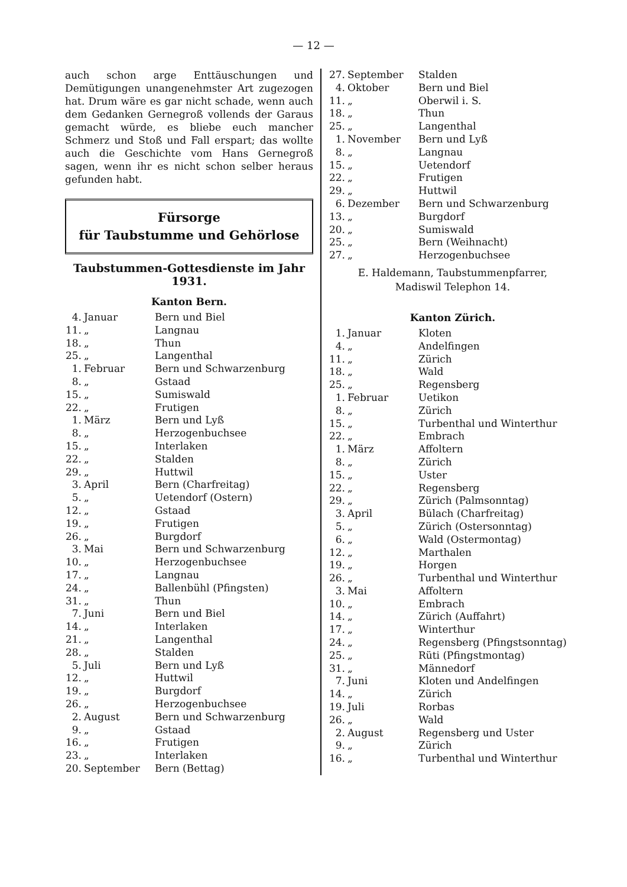— 12 —
auch schon arge Enttäuschungen und Demütigungen unangenehmster Art zugezogen hat. Drum wäre es gar nicht schade, wenn auch dem Gedanken Gernegroß vollends der Garaus gemacht würde, es bliebe euch mancher Schmerz und Stoß und Fall erspart; das wollte auch die Geschichte vom Hans Gernegroß sagen, wenn ihr es nicht schon selber heraus gefunden habt.
Fürsorge
für Taubstumme und Gehörlose
Taubstummen-Gottesdienste im Jahr 1931.
Kanton Bern.
| 4. | Januar | Bern und Biel |
| 11. | „ | Langnau |
| 18. | „ | Thun |
| 25. | „ | Langenthal |
| 1. | Februar | Bern und Schwarzenburg |
| 8. | „ | Gstaad |
| 15. | „ | Sumiswald |
| 22. | „ | Frutigen |
| 1. | März | Bern und Lyß |
| 8. | „ | Herzogenbuchsee |
| 15. | „ | Interlaken |
| 22. | „ | Stalden |
| 29. | „ | Huttwil |
| 3. | April | Bern (Charfreitag) |
| 5. | „ | Uetendorf (Ostern) |
| 12. | „ | Gstaad |
| 19. | „ | Frutigen |
| 26. | „ | Burgdorf |
| 3. | Mai | Bern und Schwarzenburg |
| 10. | „ | Herzogenbuchsee |
| 17. | „ | Langnau |
| 24. | „ | Ballenbühl (Pfingsten) |
| 31. | „ | Thun |
| 7. | Juni | Bern und Biel |
| 14. | „ | Interlaken |
| 21. | „ | Langenthal |
| 28. | „ | Stalden |
| 5. | Juli | Bern und Lyß |
| 12. | „ | Huttwil |
| 19. | „ | Burgdorf |
| 26. | „ | Herzogenbuchsee |
| 2. | August | Bern und Schwarzenburg |
| 9. | „ | Gstaad |
| 16. | „ | Frutigen |
| 23. | „ | Interlaken |
| 20. | September | Bern (Bettag) |
| 27. | September | Stalden |
| 4. | Oktober | Bern und Biel |
| 11. | „ | Oberwil i. S. |
| 18. | „ | Thun |
| 25. | „ | Langenthal |
| 1. | November | Bern und Lyß |
| 8. | „ | Langnau |
| 15. | „ | Uetendorf |
| 22. | „ | Frutigen |
| 29. | „ | Huttwil |
| 6. | Dezember | Bern und Schwarzenburg |
| 13. | „ | Burgdorf |
| 20. | „ | Sumiswald |
| 25. | „ | Bern (Weihnacht) |
| 27. | „ | Herzogenbuchsee |
E. Haldemann, Taubstummenpfarrer,
Madiswil Telephon 14.
Kanton Zürich.
| 1. | Januar | Kloten |
| 4. | „ | Andelfingen |
| 11. | „ | Zürich |
| 18. | „ | Wald |
| 25. | „ | Regensberg |
| 1. | Februar | Uetikon |
| 8. | „ | Zürich |
| 15. | „ | Turbenthal und Winterthur |
| 22. | „ | Embrach |
| 1. | März | Affoltern |
| 8. | „ | Zürich |
| 15. | „ | Uster |
| 22. | „ | Regensberg |
| 29. | „ | Zürich (Palmsonntag) |
| 3. | April | Bülach (Charfreitag) |
| 5. | „ | Zürich (Ostersonntag) |
| 6. | „ | Wald (Ostermontag) |
| 12. | „ | Marthalen |
| 19. | „ | Horgen |
| 26. | „ | Turbenthal und Winterthur |
| 3. | Mai | Affoltern |
| 10. | „ | Embrach |
| 14. | „ | Zürich (Auffahrt) |
| 17. | „ | Winterthur |
| 24. | „ | Regensberg (Pfingstsonntag) |
| 25. | „ | Rüti (Pfingstmontag) |
| 31. | „ | Männedorf |
| 7. | Juni | Kloten und Andelfingen |
| 14. | „ | Zürich |
| 19. | Juli | Rorbas |
| 26. | „ | Wald |
| 2. | August | Regensberg und Uster |
| 9. | „ | Zürich |
| 16. | „ | Turbenthal und Winterthur |